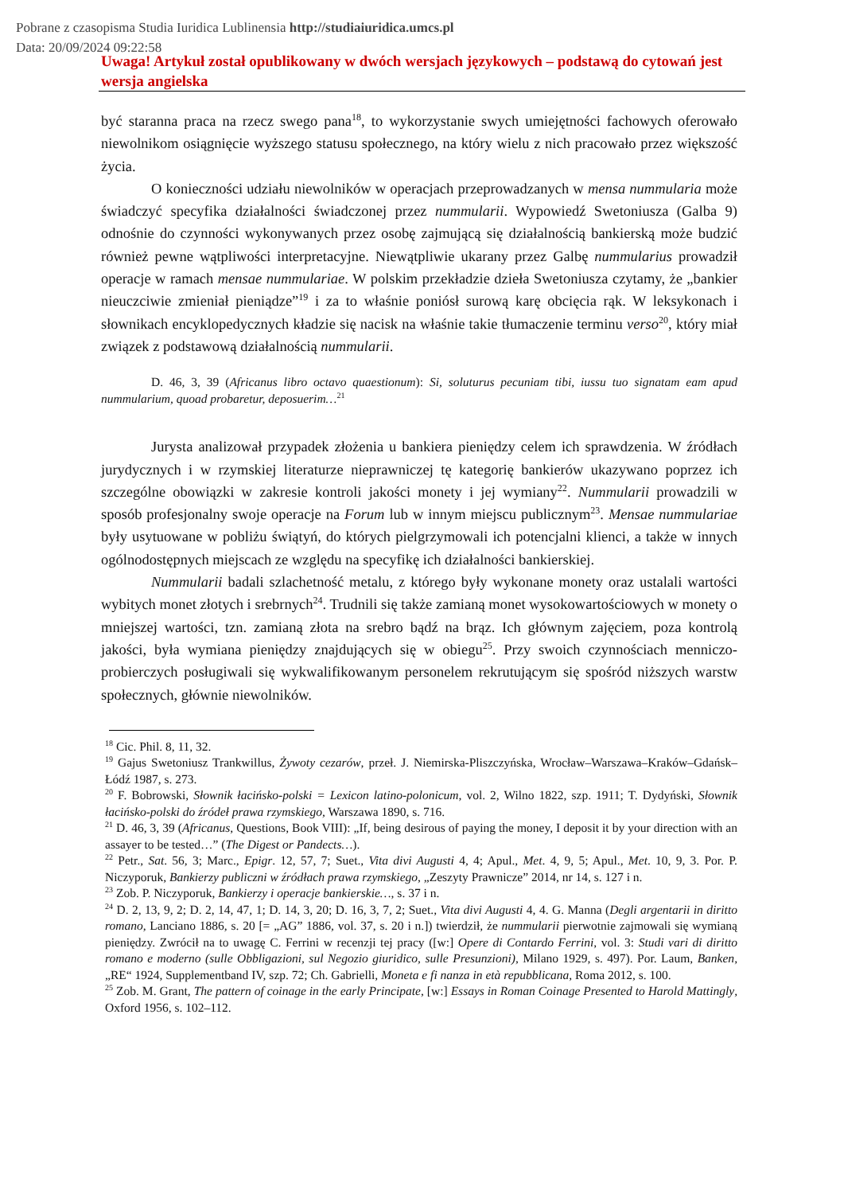Pobrane z czasopisma Studia Iuridica Lublinensia http://studiaiuridica.umcs.pl
Data: 20/09/2024 09:22:58
Uwaga! Artykuł został opublikowany w dwóch wersjach językowych – podstawą do cytowań jest wersja angielska
być staranna praca na rzecz swego pana<sup>18</sup>, to wykorzystanie swych umiejętności fachowych oferowało niewolnikom osiągnięcie wyższego statusu społecznego, na który wielu z nich pracowało przez większość życia.
O konieczności udziału niewolników w operacjach przeprowadzanych w mensa nummularia może świadczyć specyfika działalności świadczonej przez nummularii. Wypowiedź Swetoniusza (Galba 9) odnośnie do czynności wykonywanych przez osobę zajmującą się działalnością bankierską może budzić również pewne wątpliwości interpretacyjne. Niewątpliwie ukarany przez Galbę nummularius prowadził operacje w ramach mensae nummulariae. W polskim przekładzie dzieła Swetoniusza czytamy, że „bankier nieuczciwie zmieniał pieniądze”<sup>19</sup> i za to właśnie poniósł surową karę obcięcia rąk. W leksykonach i słownikach encyklopedycznych kładzie się nacisk na właśnie takie tłumaczenie terminu verso<sup>20</sup>, który miał związek z podstawową działalnością nummularii.
D. 46, 3, 39 (Africanus libro octavo quaestionum): Si, soluturus pecuniam tibi, iussu tuo signatam eam apud nummularium, quoad probaretur, deposuerim…<sup>21</sup>
Jurysta analizował przypadek złożenia u bankiera pieniędzy celem ich sprawdzenia. W źródłach jurydycznych i w rzymskiej literaturze nieprawniczej tę kategorię bankierów ukazywano poprzez ich szczególne obowiązki w zakresie kontroli jakości monety i jej wymiany<sup>22</sup>. Nummularii prowadzili w sposób profesjonalny swoje operacje na Forum lub w innym miejscu publicznym<sup>23</sup>. Mensae nummulariae były usytuowane w pobliżu świątyń, do których pielgrzymowali ich potencjalni klienci, a także w innych ogólnodostępnych miejscach ze względu na specyfikę ich działalności bankierskiej.
Nummularii badali szlachetność metalu, z którego były wykonane monety oraz ustalali wartości wybitych monet złotych i srebrnych<sup>24</sup>. Trudnili się także zamianą monet wysokowartościowych w monety o mniejszej wartości, tzn. zamianą złota na srebro bądź na brąz. Ich głównym zajęciem, poza kontrolą jakości, była wymiana pieniędzy znajdujących się w obiegu<sup>25</sup>. Przy swoich czynnościach menniczo-probierczych posługiwali się wykwalifikowanym personelem rekrutującym się spośród niższych warstw społecznych, głównie niewolników.
<sup>18</sup> Cic. Phil. 8, 11, 32.
<sup>19</sup> Gajus Swetoniusz Trankwillus, Żywoty cezarów, przeł. J. Niemirska-Pliszczyńska, Wrocław–Warszawa–Kraków–Gdańsk–Łódź 1987, s. 273.
<sup>20</sup> F. Bobrowski, Słownik łacińsko-polski = Lexicon latino-polonicum, vol. 2, Wilno 1822, szp. 1911; T. Dydyński, Słownik łacińsko-polski do źródeł prawa rzymskiego, Warszawa 1890, s. 716.
<sup>21</sup> D. 46, 3, 39 (Africanus, Questions, Book VIII): „If, being desirous of paying the money, I deposit it by your direction with an assayer to be tested…” (The Digest or Pandects…).
<sup>22</sup> Petr., Sat. 56, 3; Marc., Epigr. 12, 57, 7; Suet., Vita divi Augusti 4, 4; Apul., Met. 4, 9, 5; Apul., Met. 10, 9, 3. Por. P. Niczyporuk, Bankierzy publiczni w źródłach prawa rzymskiego, „Zeszyty Prawnicze” 2014, nr 14, s. 127 i n.
<sup>23</sup> Zob. P. Niczyporuk, Bankierzy i operacje bankierskie…, s. 37 i n.
<sup>24</sup> D. 2, 13, 9, 2; D. 2, 14, 47, 1; D. 14, 3, 20; D. 16, 3, 7, 2; Suet., Vita divi Augusti 4, 4. G. Manna (Degli argentarii in diritto romano, Lanciano 1886, s. 20 [= „AG” 1886, vol. 37, s. 20 i n.]) twierdził, że nummularii pierwotnie zajmowali się wymianą pieniędzy. Zwrócił na to uwagę C. Ferrini w recenzji tej pracy ([w:] Opere di Contardo Ferrini, vol. 3: Studi vari di diritto romano e moderno (sulle Obbligazioni, sul Negozio giuridico, sulle Presunzioni), Milano 1929, s. 497). Por. Laum, Banken, „RE“ 1924, Supplementband IV, szp. 72; Ch. Gabrielli, Moneta e fi nanza in età repubblicana, Roma 2012, s. 100.
<sup>25</sup> Zob. M. Grant, The pattern of coinage in the early Principate, [w:] Essays in Roman Coinage Presented to Harold Mattingly, Oxford 1956, s. 102–112.